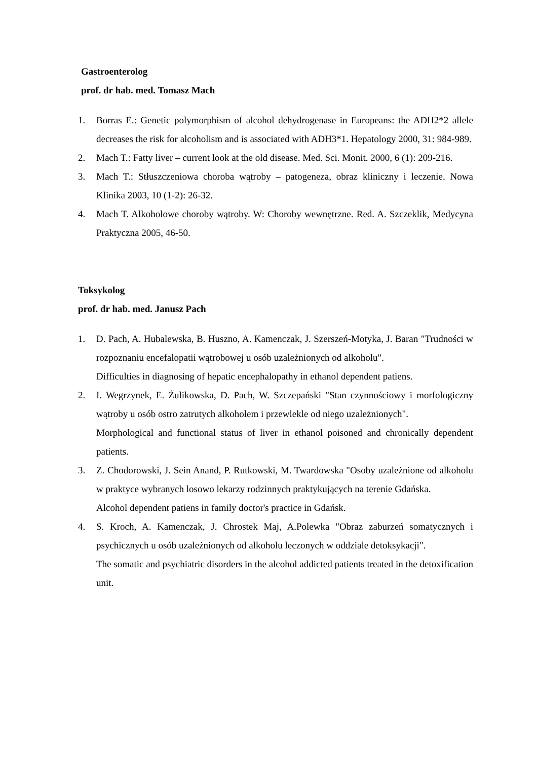Gastroenterolog
prof. dr hab. med. Tomasz Mach
1. Borras E.: Genetic polymorphism of alcohol dehydrogenase in Europeans: the ADH2*2 allele decreases the risk for alcoholism and is associated with ADH3*1. Hepatology 2000, 31: 984-989.
2. Mach T.: Fatty liver – current look at the old disease. Med. Sci. Monit. 2000, 6 (1): 209-216.
3. Mach T.: Stłuszczeniowa choroba wątroby – patogeneza, obraz kliniczny i leczenie. Nowa Klinika 2003, 10 (1-2): 26-32.
4. Mach T. Alkoholowe choroby wątroby. W: Choroby wewnętrzne. Red. A. Szczeklik, Medycyna Praktyczna 2005, 46-50.
Toksykolog
prof. dr hab. med. Janusz Pach
1. D. Pach, A. Hubalewska, B. Huszno, A. Kamenczak, J. Szerszeń-Motyka, J. Baran "Trudności w rozpoznaniu encefalopatii wątrobowej u osób uzależnionych od alkoholu".
Difficulties in diagnosing of hepatic encephalopathy in ethanol dependent patiens.
2. I. Wegrzynek, E. Żulikowska, D. Pach, W. Szczepański "Stan czynnościowy i morfologiczny wątroby u osób ostro zatrutych alkoholem i przewlekle od niego uzależnionych".
Morphological and functional status of liver in ethanol poisoned and chronically dependent patients.
3. Z. Chodorowski, J. Sein Anand, P. Rutkowski, M. Twardowska "Osoby uzależnione od alkoholu w praktyce wybranych losowo lekarzy rodzinnych praktykujących na terenie Gdańska.
Alcohol dependent patiens in family doctor's practice in Gdańsk.
4. S. Kroch, A. Kamenczak, J. Chrostek Maj, A.Polewka "Obraz zaburzeń somatycznych i psychicznych u osób uzależnionych od alkoholu leczonych w oddziale detoksykacji".
The somatic and psychiatric disorders in the alcohol addicted patients treated in the detoxification unit.